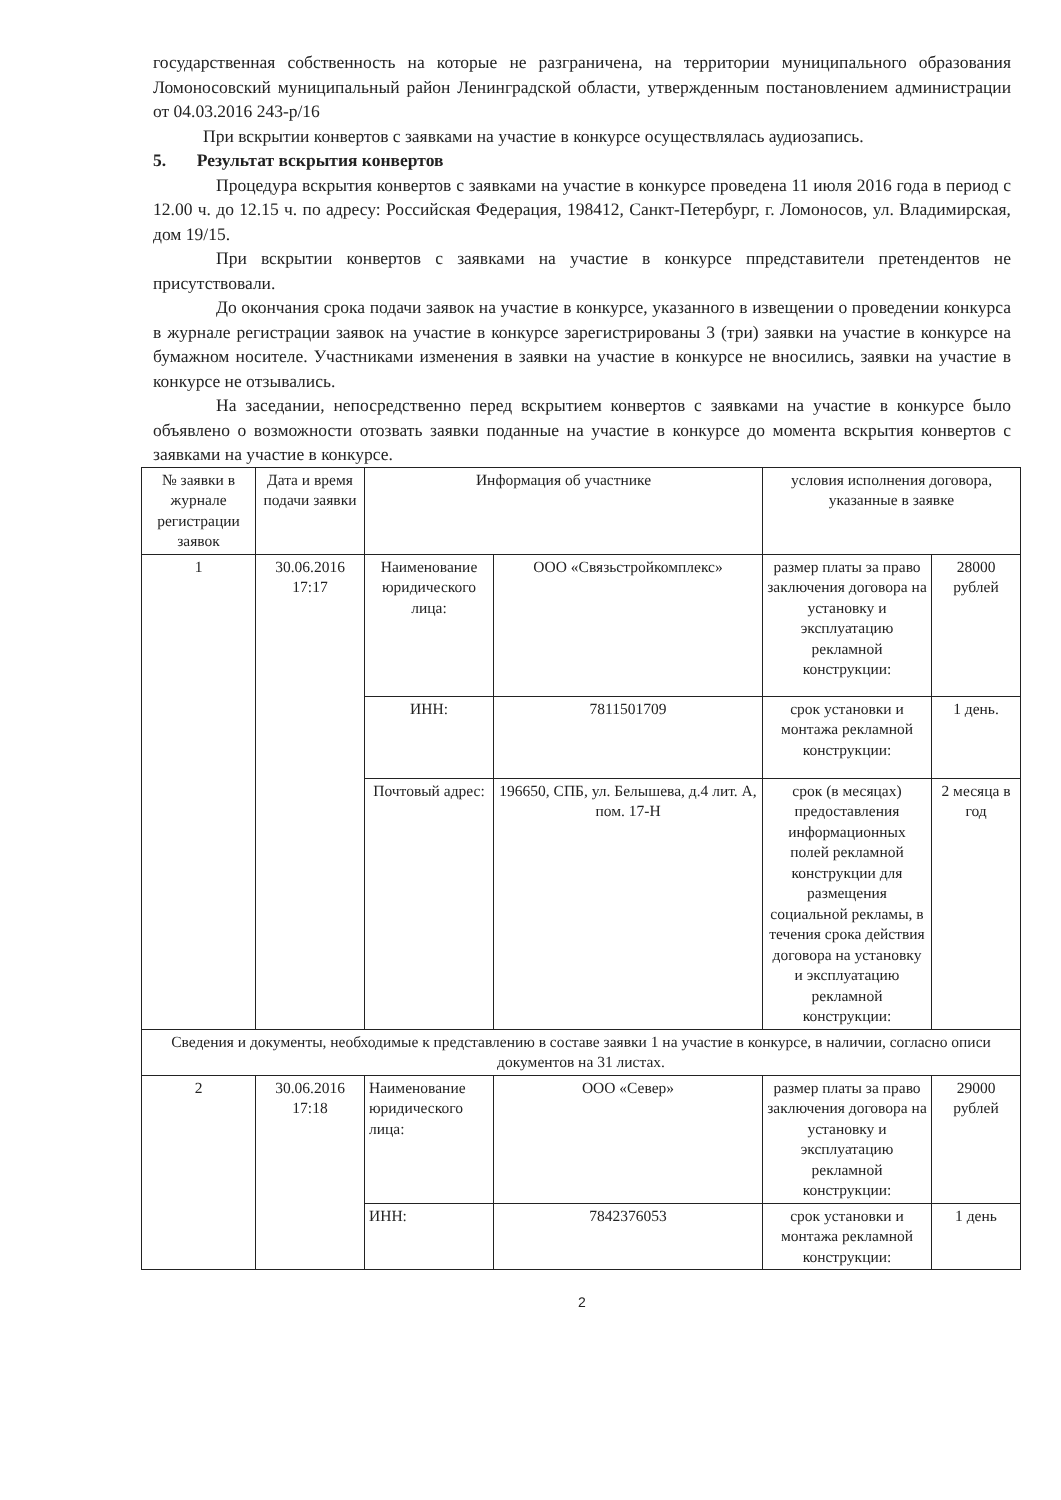государственная собственность на которые не разграничена, на территории муниципального образования Ломоносовский муниципальный район Ленинградской области, утвержденным постановлением администрации от 04.03.2016 243-р/16
При вскрытии конвертов с заявками на участие в конкурсе осуществлялась аудиозапись.
5. Результат вскрытия конвертов
Процедура вскрытия конвертов с заявками на участие в конкурсе проведена 11 июля 2016 года в период с 12.00 ч. до 12.15 ч. по адресу: Российская Федерация, 198412, Санкт-Петербург, г. Ломоносов, ул. Владимирская, дом 19/15.
При вскрытии конвертов с заявками на участие в конкурсе ппредставители претендентов не присутствовали.
До окончания срока подачи заявок на участие в конкурсе, указанного в извещении о проведении конкурса в журнале регистрации заявок на участие в конкурсе зарегистрированы 3 (три) заявки на участие в конкурсе на бумажном носителе. Участниками изменения в заявки на участие в конкурсе не вносились, заявки на участие в конкурсе не отзывались.
На заседании, непосредственно перед вскрытием конвертов с заявками на участие в конкурсе было объявлено о возможности отозвать заявки поданные на участие в конкурсе до момента вскрытия конвертов с заявками на участие в конкурсе.
| № заявки в журнале регистрации заявок | Дата и время подачи заявки | Информация об участнике | | условия исполнения договора, указанные в заявке | |
| --- | --- | --- | --- | --- | --- |
| 1 | 30.06.2016 17:17 | Наименование юридического лица: | ООО «Связьстройкомплекс» | размер платы за право заключения договора на установку и эксплуатацию рекламной конструкции: | 28000 рублей |
| | | ИНН: | 7811501709 | срок установки и монтажа рекламной конструкции: | 1 день. |
| | | Почтовый адрес: | 196650, СПБ, ул. Белышева, д.4 лит. А, пом. 17-Н | срок (в месяцах) предоставления информационных полей рекламной конструкции для размещения социальной рекламы, в течения срока действия договора на установку и эксплуатацию рекламной конструкции: | 2 месяца в год |
| Сведения и документы, необходимые к представлению в составе заявки 1 на участие в конкурсе, в наличии, согласно описи документов на 31 листах. | | | | | |
| 2 | 30.06.2016 17:18 | Наименование юридического лица: | ООО «Север» | размер платы за право заключения договора на установку и эксплуатацию рекламной конструкции: | 29000 рублей |
| | | ИНН: | 7842376053 | срок установки и монтажа рекламной конструкции: | 1 день |
2